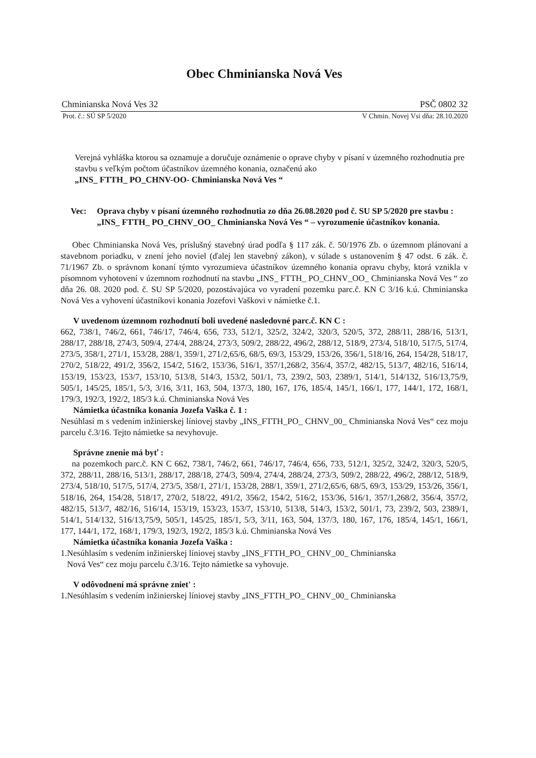Obec Chminianska Nová Ves
Chminianska Nová Ves 32 PSČ 0802 32
Prot. č.: SÚ SP 5/2020 V Chmin. Novej Vsi dňa: 28.10.2020
Verejná vyhláška ktorou sa oznamuje a doručuje oznámenie o oprave chyby v písaní v územného rozhodnutia pre stavbu s veľkým počtom účastníkov územného konania, označenú ako
„INS_ FTTH_ PO_CHNV-OO- Chminianska Nová Ves “
Vec: Oprava chyby v písaní územného rozhodnutia zo dňa 26.08.2020 pod č. SU SP 5/2020 pre stavbu : „INS_ FTTH_ PO_CHNV_OO_ Chminianska Nová Ves “ – vyrozumenie účastníkov konania.
Obec Chminianska Nová Ves, príslušný stavebný úrad podľa § 117 zák. č. 50/1976 Zb. o územnom plánovaní a stavebnom poriadku, v znení jeho noviel (ďalej len stavebný zákon), v súlade s ustanovením § 47 odst. 6 zák. č. 71/1967 Zb. o správnom konaní týmto vyrozumieva účastníkov územného konania opravu chyby, ktorá vznikla v písomnom vyhotovení v územnom rozhodnutí na stavbu „INS_ FTTH_ PO_CHNV_OO_ Chminianska Nová Ves “ zo dňa 26. 08. 2020 pod. č. SU SP 5/2020, pozostávajúca vo vyradení pozemku parc.č. KN C 3/16 k.ú. Chminianska Nová Ves a vyhovení účastníkovi konania Jozefovi Vaškovi v námietke č.1.
V uvedenom územnom rozhodnutí boli uvedené nasledovné parc.č. KN C :
662, 738/1, 746/2, 661, 746/17, 746/4, 656, 733, 512/1, 325/2, 324/2, 320/3, 520/5, 372, 288/11, 288/16, 513/1, 288/17, 288/18, 274/3, 509/4, 274/4, 288/24, 273/3, 509/2, 288/22, 496/2, 288/12, 518/9, 273/4, 518/10, 517/5, 517/4, 273/5, 358/1, 271/1, 153/28, 288/1, 359/1, 271/2,65/6, 68/5, 69/3, 153/29, 153/26, 356/1, 518/16, 264, 154/28, 518/17, 270/2, 518/22, 491/2, 356/2, 154/2, 516/2, 153/36, 516/1, 357/1,268/2, 356/4, 357/2, 482/15, 513/7, 482/16, 516/14, 153/19, 153/23, 153/7, 153/10, 513/8, 514/3, 153/2, 501/1, 73, 239/2, 503, 2389/1, 514/1, 514/132, 516/13,75/9, 505/1, 145/25, 185/1, 5/3, 3/16, 3/11, 163, 504, 137/3, 180, 167, 176, 185/4, 145/1, 166/1, 177, 144/1, 172, 168/1, 179/3, 192/3, 192/2, 185/3 k.ú. Chminianska Nová Ves
Námietka účastníka konania Jozefa Vaška č. 1 :
Nesúhlasí m s vedením inžinierskej líniovej stavby „INS_FTTH_PO_ CHNV_00_ Chminianska Nová Ves“ cez moju parcelu č.3/16. Tejto námietke sa nevyhovuje.
Správne znenie má byť :
na pozemkoch parc.č. KN C 662, 738/1, 746/2, 661, 746/17, 746/4, 656, 733, 512/1, 325/2, 324/2, 320/3, 520/5, 372, 288/11, 288/16, 513/1, 288/17, 288/18, 274/3, 509/4, 274/4, 288/24, 273/3, 509/2, 288/22, 496/2, 288/12, 518/9, 273/4, 518/10, 517/5, 517/4, 273/5, 358/1, 271/1, 153/28, 288/1, 359/1, 271/2,65/6, 68/5, 69/3, 153/29, 153/26, 356/1, 518/16, 264, 154/28, 518/17, 270/2, 518/22, 491/2, 356/2, 154/2, 516/2, 153/36, 516/1, 357/1,268/2, 356/4, 357/2, 482/15, 513/7, 482/16, 516/14, 153/19, 153/23, 153/7, 153/10, 513/8, 514/3, 153/2, 501/1, 73, 239/2, 503, 2389/1, 514/1, 514/132, 516/13,75/9, 505/1, 145/25, 185/1, 5/3, 3/11, 163, 504, 137/3, 180, 167, 176, 185/4, 145/1, 166/1, 177, 144/1, 172, 168/1, 179/3, 192/3, 192/2, 185/3 k.ú. Chminianska Nová Ves
Námietka účastníka konania Jozefa Vaška :
1.Nesúhlasím s vedením inžinierskej líniovej stavby „INS_FTTH_PO_ CHNV_00_ Chminianska
Nová Ves“ cez moju parcelu č.3/16. Tejto námietke sa vyhovuje.
V odôvodnení má správne zniet' :
1.Nesúhlasím s vedením inžinierskej líniovej stavby „INS_FTTH_PO_ CHNV_00_ Chminianska